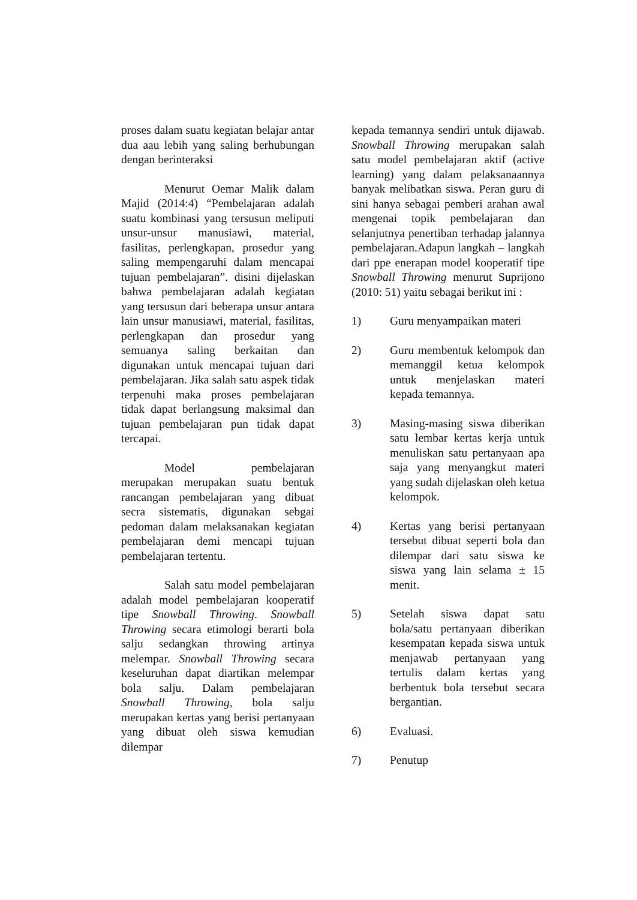proses dalam suatu kegiatan belajar antar dua aau lebih yang saling berhubungan dengan berinteraksi
Menurut Oemar Malik dalam Majid (2014:4) “Pembelajaran adalah suatu kombinasi yang tersusun meliputi unsur-unsur manusiawi, material, fasilitas, perlengkapan, prosedur yang saling mempengaruhi dalam mencapai tujuan pembelajaran”. disini dijelaskan bahwa pembelajaran adalah kegiatan yang tersusun dari beberapa unsur antara lain unsur manusiawi, material, fasilitas, perlengkapan dan prosedur yang semuanya saling berkaitan dan digunakan untuk mencapai tujuan dari pembelajaran. Jika salah satu aspek tidak terpenuhi maka proses pembelajaran tidak dapat berlangsung maksimal dan tujuan pembelajaran pun tidak dapat tercapai.
Model pembelajaran merupakan merupakan suatu bentuk rancangan pembelajaran yang dibuat secra sistematis, digunakan sebgai pedoman dalam melaksanakan kegiatan pembelajaran demi mencapi tujuan pembelajaran tertentu.
Salah satu model pembelajaran adalah model pembelajaran kooperatif tipe Snowball Throwing. Snowball Throwing secara etimologi berarti bola salju sedangkan throwing artinya melempar. Snowball Throwing secara keseluruhan dapat diartikan melempar bola salju. Dalam pembelajaran Snowball Throwing, bola salju merupakan kertas yang berisi pertanyaan yang dibuat oleh siswa kemudian dilempar
kepada temannya sendiri untuk dijawab. Snowball Throwing merupakan salah satu model pembelajaran aktif (active learning) yang dalam pelaksanaannya banyak melibatkan siswa. Peran guru di sini hanya sebagai pemberi arahan awal mengenai topik pembelajaran dan selanjutnya penertiban terhadap jalannya pembelajaran.Adapun langkah – langkah dari ppe enerapan model kooperatif tipe Snowball Throwing menurut Suprijono (2010: 51) yaitu sebagai berikut ini :
1) Guru menyampaikan materi
2) Guru membentuk kelompok dan memanggil ketua kelompok untuk menjelaskan materi kepada temannya.
3) Masing-masing siswa diberikan satu lembar kertas kerja untuk menuliskan satu pertanyaan apa saja yang menyangkut materi yang sudah dijelaskan oleh ketua kelompok.
4) Kertas yang berisi pertanyaan tersebut dibuat seperti bola dan dilempar dari satu siswa ke siswa yang lain selama ± 15 menit.
5) Setelah siswa dapat satu bola/satu pertanyaan diberikan kesempatan kepada siswa untuk menjawab pertanyaan yang tertulis dalam kertas yang berbentuk bola tersebut secara bergantian.
6) Evaluasi.
7) Penutup